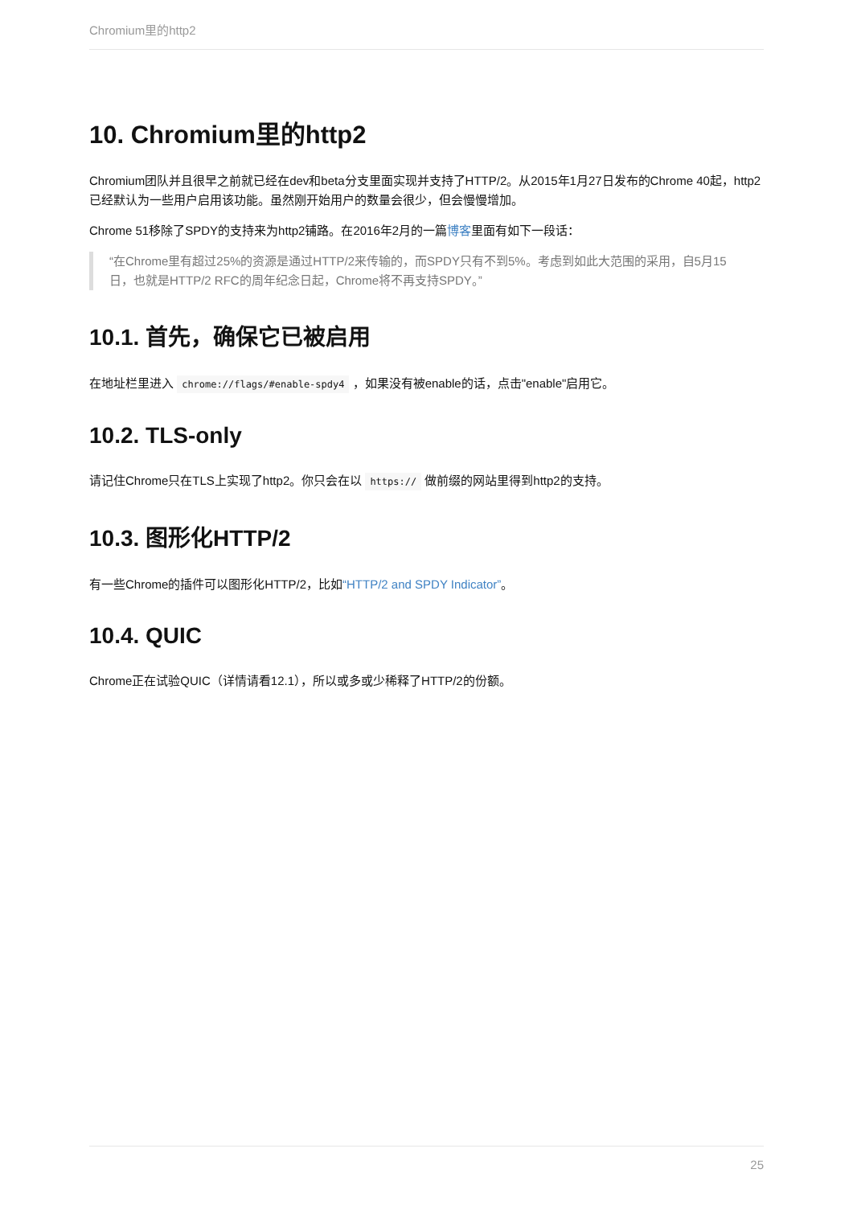Chromium里的http2
10. Chromium里的http2
Chromium团队并且很早之前就已经在dev和beta分支里面实现并支持了HTTP/2。从2015年1月27日发布的Chrome 40起，http2已经默认为一些用户启用该功能。虽然刚开始用户的数量会很少，但会慢慢增加。
Chrome 51移除了SPDY的支持来为http2铺路。在2016年2月的一篇博客里面有如下一段话：
“在Chrome里有超过25%的资源是通过HTTP/2来传输的，而SPDY只有不到5%。考虑到如此大范围的采用，自5月15日，也就是HTTP/2 RFC的周年纪念日起，Chrome将不再支持SPDY。”
10.1. 首先，确保它已被启用
在地址栏里进入 chrome://flags/#enable-spdy4 ，如果没有被enable的话，点击"enable"启用它。
10.2. TLS-only
请记住Chrome只在TLS上实现了http2。你只会在以 https:// 做前缀的网站里得到http2的支持。
10.3. 图形化HTTP/2
有一些Chrome的插件可以图形化HTTP/2，比如“HTTP/2 and SPDY Indicator”。
10.4. QUIC
Chrome正在试验QUIC（详情请看12.1），所以或多或少稀释了HTTP/2的份额。
25